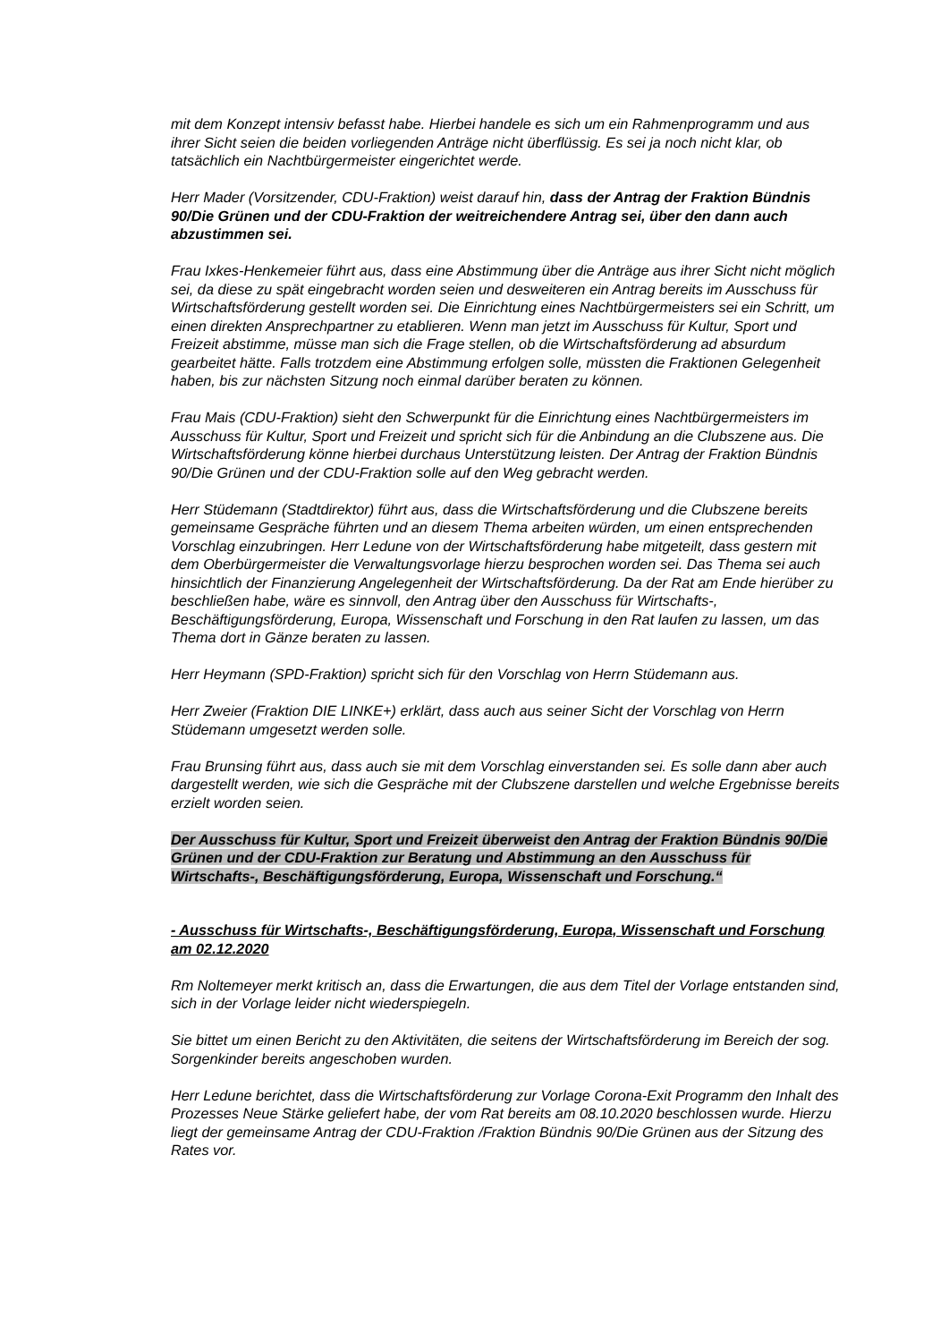mit dem Konzept intensiv befasst habe. Hierbei handele es sich um ein Rahmenprogramm und aus ihrer Sicht seien die beiden vorliegenden Anträge nicht überflüssig. Es sei ja noch nicht klar, ob tatsächlich ein Nachtbürgermeister eingerichtet werde.
Herr Mader (Vorsitzender, CDU-Fraktion) weist darauf hin, dass der Antrag der Fraktion Bündnis 90/Die Grünen und der CDU-Fraktion der weitreichendere Antrag sei, über den dann auch abzustimmen sei.
Frau Ixkes-Henkemeier führt aus, dass eine Abstimmung über die Anträge aus ihrer Sicht nicht möglich sei, da diese zu spät eingebracht worden seien und desweiteren ein Antrag bereits im Ausschuss für Wirtschaftsförderung gestellt worden sei. Die Einrichtung eines Nachtbürgermeisters sei ein Schritt, um einen direkten Ansprechpartner zu etablieren. Wenn man jetzt im Ausschuss für Kultur, Sport und Freizeit abstimme, müsse man sich die Frage stellen, ob die Wirtschaftsförderung ad absurdum gearbeitet hätte. Falls trotzdem eine Abstimmung erfolgen solle, müssten die Fraktionen Gelegenheit haben, bis zur nächsten Sitzung noch einmal darüber beraten zu können.
Frau Mais (CDU-Fraktion) sieht den Schwerpunkt für die Einrichtung eines Nachtbürgermeisters im Ausschuss für Kultur, Sport und Freizeit und spricht sich für die Anbindung an die Clubszene aus. Die Wirtschaftsförderung könne hierbei durchaus Unterstützung leisten. Der Antrag der Fraktion Bündnis 90/Die Grünen und der CDU-Fraktion solle auf den Weg gebracht werden.
Herr Stüdemann (Stadtdirektor) führt aus, dass die Wirtschaftsförderung und die Clubszene bereits gemeinsame Gespräche führten und an diesem Thema arbeiten würden, um einen entsprechenden Vorschlag einzubringen. Herr Ledune von der Wirtschaftsförderung habe mitgeteilt, dass gestern mit dem Oberbürgermeister die Verwaltungsvorlage hierzu besprochen worden sei. Das Thema sei auch hinsichtlich der Finanzierung Angelegenheit der Wirtschaftsförderung. Da der Rat am Ende hierüber zu beschließen habe, wäre es sinnvoll, den Antrag über den Ausschuss für Wirtschafts-, Beschäftigungsförderung, Europa, Wissenschaft und Forschung in den Rat laufen zu lassen, um das Thema dort in Gänze beraten zu lassen.
Herr Heymann (SPD-Fraktion) spricht sich für den Vorschlag von Herrn Stüdemann aus.
Herr Zweier (Fraktion DIE LINKE+) erklärt, dass auch aus seiner Sicht der Vorschlag von Herrn Stüdemann umgesetzt werden solle.
Frau Brunsing führt aus, dass auch sie mit dem Vorschlag einverstanden sei. Es solle dann aber auch dargestellt werden, wie sich die Gespräche mit der Clubszene darstellen und welche Ergebnisse bereits erzielt worden seien.
Der Ausschuss für Kultur, Sport und Freizeit überweist den Antrag der Fraktion Bündnis 90/Die Grünen und der CDU-Fraktion zur Beratung und Abstimmung an den Ausschuss für Wirtschafts-, Beschäftigungsförderung, Europa, Wissenschaft und Forschung.“
- Ausschuss für Wirtschafts-, Beschäftigungsförderung, Europa, Wissenschaft und Forschung am 02.12.2020
Rm Noltemeyer merkt kritisch an, dass die Erwartungen, die aus dem Titel der Vorlage entstanden sind, sich in der Vorlage leider nicht wiederspiegeln.
Sie bittet um einen Bericht zu den Aktivitäten, die seitens der Wirtschaftsförderung im Bereich der sog. Sorgenkinder bereits angeschoben wurden.
Herr Ledune berichtet, dass die Wirtschaftsförderung zur Vorlage Corona-Exit Programm den Inhalt des Prozesses Neue Stärke geliefert habe, der vom Rat bereits am 08.10.2020 beschlossen wurde. Hierzu liegt der gemeinsame Antrag der CDU-Fraktion /Fraktion Bündnis 90/Die Grünen aus der Sitzung des Rates vor.